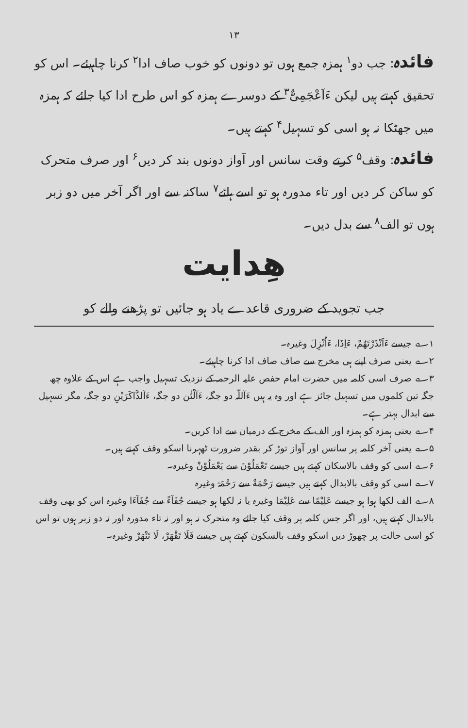۱۳
فائدہ: جب دو<sup>۱</sup> ہمزہ جمع ہوں تو دونوں کو خوب صاف ادا<sup>۲</sup> کرنا چاہیئے۔ اس کو تحقیق کہتے ہیں لیکن ءَاَعْجَمِیٌّ<sup>۳</sup> کے دوسرے ہمزہ کو اس طرح ادا کیا جائے کہ ہمزہ میں جھٹکا نہ ہو اسی کو تسہیل<sup>۴</sup> کہتے ہیں۔
فائدہ: وقف<sup>۵</sup> کرتے وقت سانس اور آواز دونوں بند کر دیں<sup>۶</sup> اور صرف متحرک کو ساکن کر دیں اور تاء مدورہ ہو تو اسے ہائے<sup>۷</sup> ساکنہ سے اور اگر آخر میں دو زبر ہوں تو الف<sup>۸</sup> سے بدل دیں۔
ھِدایت
جب تجوید کے ضروری قاعدے یاد ہو جائیں تو پڑھنے والے کو
۱؎ جیسے ءَاَنْذَرْتَهُمْ، ءَاِذَا، ءَاُنْزِلَ وغیرہ۔
۲؎ یعنی صرف اپنے ہی مخرج سے صاف صاف ادا کرنا چاہیئے۔
۳؎ صرف اسی کلمہ میں حضرت امام حفص علیہ الرحمہ کے نزدیک تسہیل واجب ہے اس کے علاوہ چھ جگہ تین کلموں میں تسہیل جائز ہے اور وہ یہ ہیں ءَآللّٰہ دو جگہ، ءَآلْئٰن دو جگہ، ءَآلذَّاكَرَيْنِ دو جگہ، مگر تسہیل سے ابدال بہتر ہے۔
۴؎ یعنی ہمزہ کو ہمزہ اور الف کے مخرج کے درمیان سے ادا کریں۔
۵؎ یعنی آخر کلمہ پر سانس اور آواز توڑ کر بقدر ضرورت ٹھہرنا اسکو وقف کہتے ہیں۔
۶؎ اسی کو وقف بالاسکان کہتے ہیں جیسے تَعْمَلُوْنَ سے يَعْمَلُوْنْ وغیرہ۔
۷؎ اسی کو وقف بالابدال کہتے ہیں جیسے رَحْمَةٌ سے رَحْمَہْ وغیرہ
۸؎ الف لکھا ہوا ہو جیسے عَلِيْمًا سے عَلِيْمَا وغیرہ یا نہ لکھا ہو جیسے جُفَآءً سے جُفَآءَا وغیرہ اس کو بھی وقف بالابدال کہتے ہیں، اور اگر جس کلمہ پر وقف کیا جائے وہ متحرک نہ ہو اور نہ تاء مدورہ اور نہ دو زبر ہوں تو اس کو اسی حالت پر چھوڑ دیں اسکو وقف بالسکون کہتے ہیں جیسے فَلَا تَقْهَرْ، لَا تَنْهَرْ وغیرہ۔